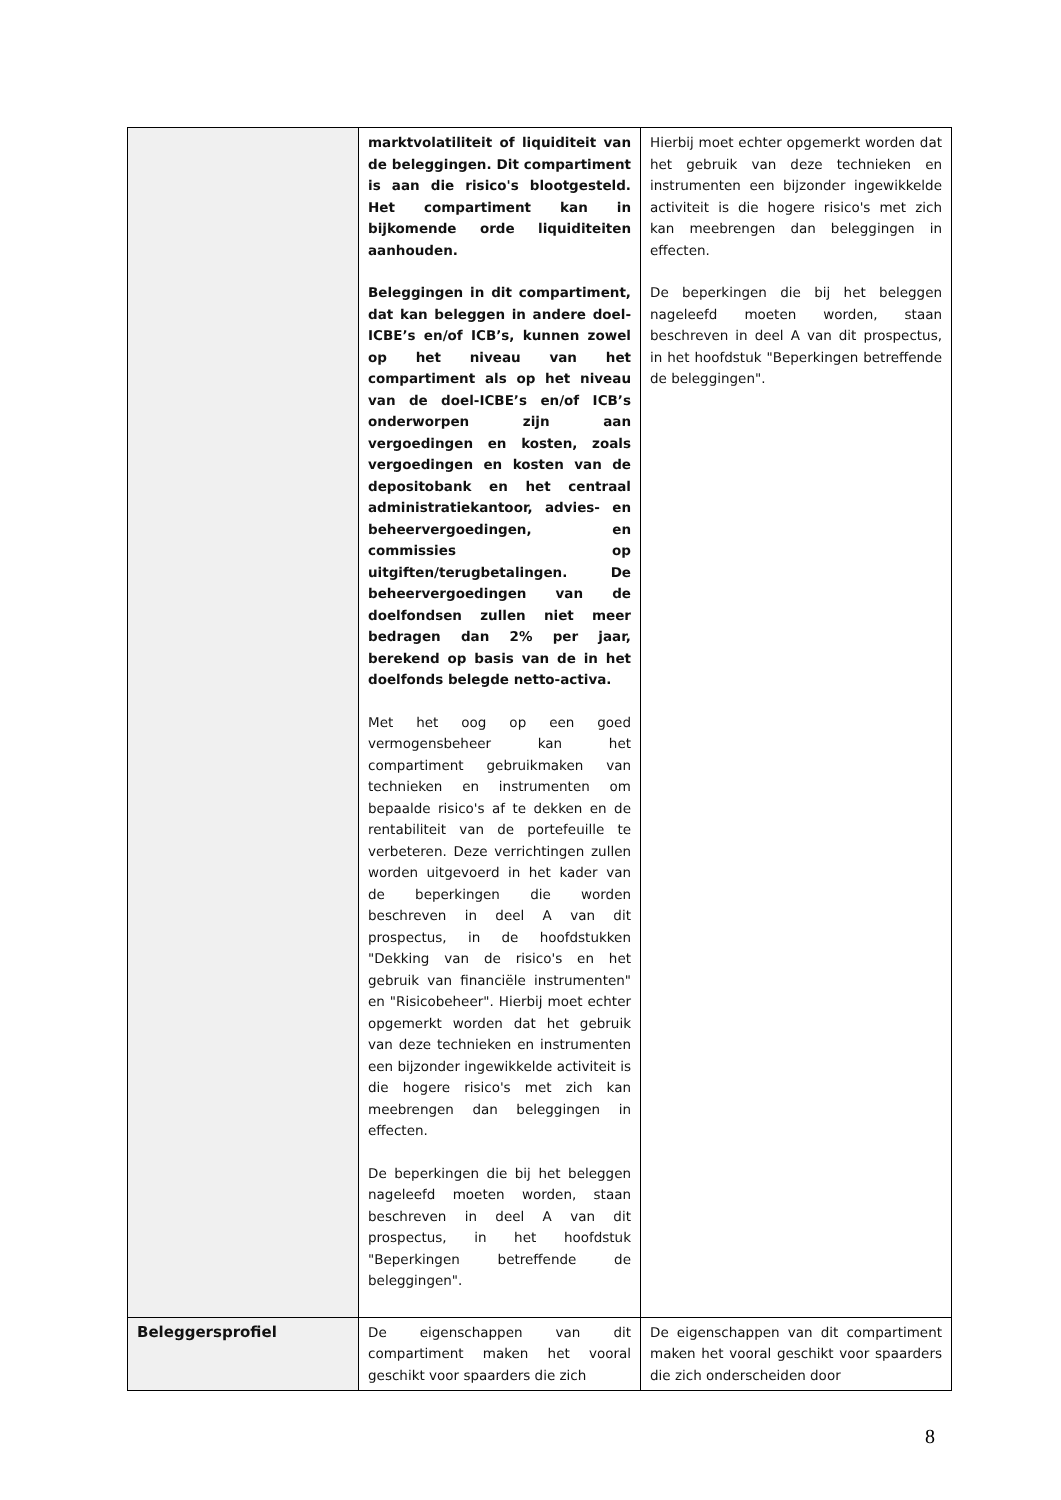| | marktvolatiliteit of liquiditeit van de beleggingen. Dit compartiment is aan die risico's blootgesteld. Het compartiment kan in bijkomende orde liquiditeiten aanhouden. Beleggingen in dit compartiment, dat kan beleggen in andere doel-ICBE’s en/of ICB’s, kunnen zowel op het niveau van het compartiment als op het niveau van de doel-ICBE’s en/of ICB’s onderworpen zijn aan vergoedingen en kosten, zoals vergoedingen en kosten van de depositobank en het centraal administratiekantoor, advies- en beheervergoedingen, en commissies op uitgiften/terugbetalingen. De beheervergoedingen van de doelfondsen zullen niet meer bedragen dan 2% per jaar, berekend op basis van de in het doelfonds belegde netto-activa. Met het oog op een goed vermogensbeheer kan het compartiment gebruikmaken van technieken en instrumenten om bepaalde risico's af te dekken en de rentabiliteit van de portefeuille te verbeteren. Deze verrichtingen zullen worden uitgevoerd in het kader van de beperkingen die worden beschreven in deel A van dit prospectus, in de hoofdstukken "Dekking van de risico's en het gebruik van financiële instrumenten" en "Risicobeheer". Hierbij moet echter opgemerkt worden dat het gebruik van deze technieken en instrumenten een bijzonder ingewikkelde activiteit is die hogere risico's met zich kan meebrengen dan beleggingen in effecten. De beperkingen die bij het beleggen nageleefd moeten worden, staan beschreven in deel A van dit prospectus, in het hoofdstuk "Beperkingen betreffende de beleggingen". | Hierbij moet echter opgemerkt worden dat het gebruik van deze technieken en instrumenten een bijzonder ingewikkelde activiteit is die hogere risico's met zich kan meebrengen dan beleggingen in effecten. De beperkingen die bij het beleggen nageleefd moeten worden, staan beschreven in deel A van dit prospectus, in het hoofdstuk "Beperkingen betreffende de beleggingen". |
| Beleggersprofiel | De eigenschappen van dit compartiment maken het vooral geschikt voor spaarders die zich | De eigenschappen van dit compartiment maken het vooral geschikt voor spaarders die zich onderscheiden door |
8